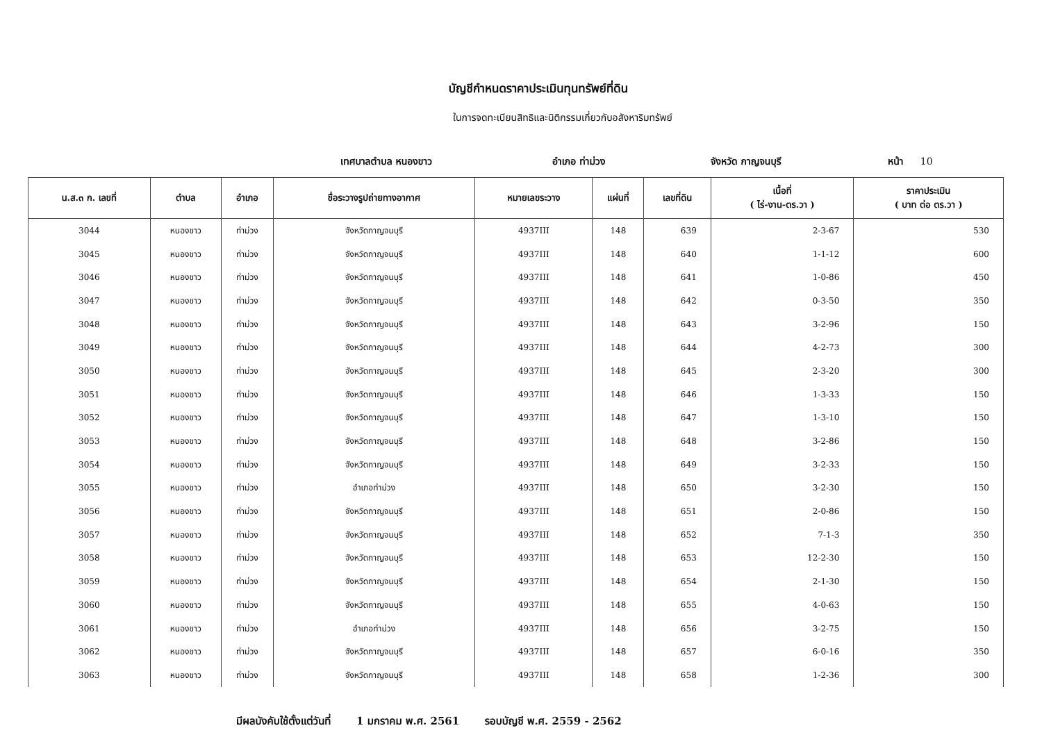บัญชีกำหนดราคาประเมินทุนทรัพย์ที่ดิน
ในการจดทะเบียนสิทธิและนิติกรรมเกี่ยวกับอสังหาริมทรัพย์
เทศบาลตำบล หนองขาว อำเภอ ท่าม่วง จังหวัด กาญจนบุรี หน้า 10
| น.ส.๓ ก. เลขที่ | ตำบล | อำเภอ | ชื่อระวางรูปถ่ายทางอากาศ | หมายเลขระวาง | แผ่นที่ | เลขที่ดิน | เนื้อที่ ( ไร่-งาน-ตร.วา ) | ราคาประเมิน ( บาท ต่อ ตร.วา ) |
| --- | --- | --- | --- | --- | --- | --- | --- | --- |
| 3044 | หนองขาว | ท่าม่วง | จังหวัดกาญจนบุรี | 4937III | 148 | 639 | 2-3-67 | 530 |
| 3045 | หนองขาว | ท่าม่วง | จังหวัดกาญจนบุรี | 4937III | 148 | 640 | 1-1-12 | 600 |
| 3046 | หนองขาว | ท่าม่วง | จังหวัดกาญจนบุรี | 4937III | 148 | 641 | 1-0-86 | 450 |
| 3047 | หนองขาว | ท่าม่วง | จังหวัดกาญจนบุรี | 4937III | 148 | 642 | 0-3-50 | 350 |
| 3048 | หนองขาว | ท่าม่วง | จังหวัดกาญจนบุรี | 4937III | 148 | 643 | 3-2-96 | 150 |
| 3049 | หนองขาว | ท่าม่วง | จังหวัดกาญจนบุรี | 4937III | 148 | 644 | 4-2-73 | 300 |
| 3050 | หนองขาว | ท่าม่วง | จังหวัดกาญจนบุรี | 4937III | 148 | 645 | 2-3-20 | 300 |
| 3051 | หนองขาว | ท่าม่วง | จังหวัดกาญจนบุรี | 4937III | 148 | 646 | 1-3-33 | 150 |
| 3052 | หนองขาว | ท่าม่วง | จังหวัดกาญจนบุรี | 4937III | 148 | 647 | 1-3-10 | 150 |
| 3053 | หนองขาว | ท่าม่วง | จังหวัดกาญจนบุรี | 4937III | 148 | 648 | 3-2-86 | 150 |
| 3054 | หนองขาว | ท่าม่วง | จังหวัดกาญจนบุรี | 4937III | 148 | 649 | 3-2-33 | 150 |
| 3055 | หนองขาว | ท่าม่วง | อำเภอท่าม่วง | 4937III | 148 | 650 | 3-2-30 | 150 |
| 3056 | หนองขาว | ท่าม่วง | จังหวัดกาญจนบุรี | 4937III | 148 | 651 | 2-0-86 | 150 |
| 3057 | หนองขาว | ท่าม่วง | จังหวัดกาญจนบุรี | 4937III | 148 | 652 | 7-1-3 | 350 |
| 3058 | หนองขาว | ท่าม่วง | จังหวัดกาญจนบุรี | 4937III | 148 | 653 | 12-2-30 | 150 |
| 3059 | หนองขาว | ท่าม่วง | จังหวัดกาญจนบุรี | 4937III | 148 | 654 | 2-1-30 | 150 |
| 3060 | หนองขาว | ท่าม่วง | จังหวัดกาญจนบุรี | 4937III | 148 | 655 | 4-0-63 | 150 |
| 3061 | หนองขาว | ท่าม่วง | อำเภอท่าม่วง | 4937III | 148 | 656 | 3-2-75 | 150 |
| 3062 | หนองขาว | ท่าม่วง | จังหวัดกาญจนบุรี | 4937III | 148 | 657 | 6-0-16 | 350 |
| 3063 | หนองขาว | ท่าม่วง | จังหวัดกาญจนบุรี | 4937III | 148 | 658 | 1-2-36 | 300 |
มีผลบังคับใช้ตั้งแต่วันที่ 1 มกราคม พ.ศ. 2561 รอบบัญชี พ.ศ. 2559 - 2562